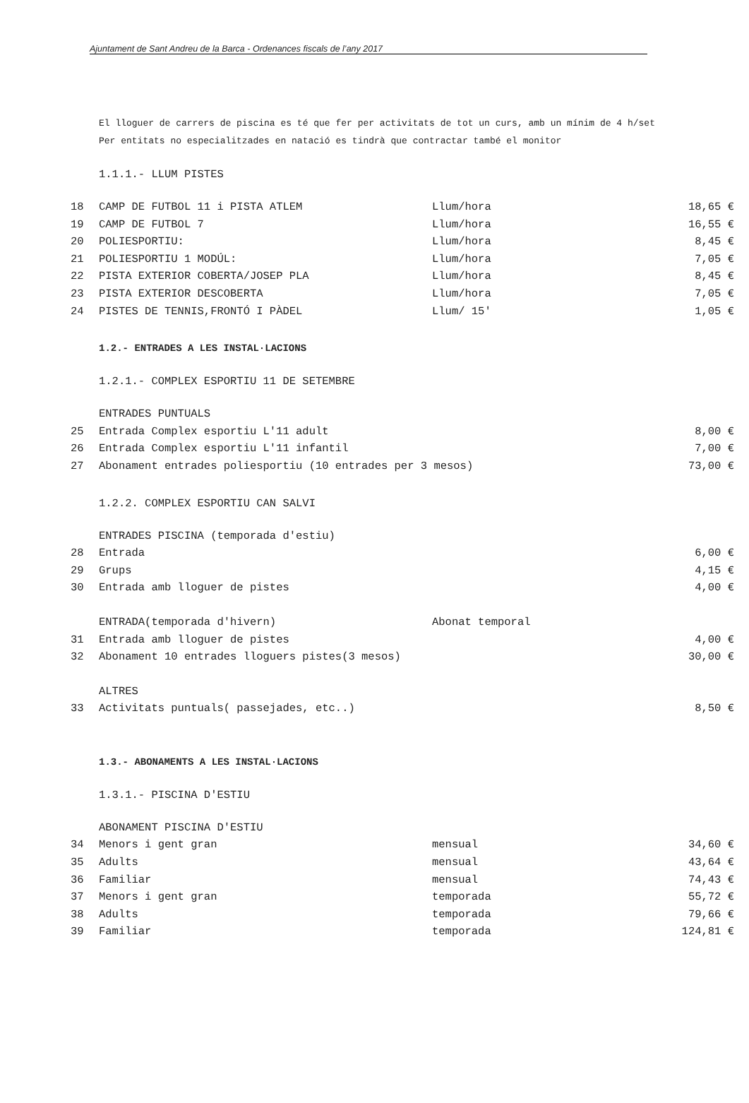Ajuntament de Sant Andreu de la Barca - Ordenances fiscals de l’any 2017
El lloguer de carrers de piscina es té que fer per activitats de tot un curs, amb un mínim de 4 h/set
Per entitats no especialitzades en natació es tindrà que contractar també el monitor
1.1.1.- LLUM PISTES
| 18 | CAMP DE FUTBOL 11 i PISTA ATLEM | Llum/hora | 18,65 € |
| 19 | CAMP DE FUTBOL 7 | Llum/hora | 16,55 € |
| 20 | POLIESPORTIU: | Llum/hora | 8,45 € |
| 21 | POLIESPORTIU 1 MODÚL: | Llum/hora | 7,05 € |
| 22 | PISTA EXTERIOR COBERTA/JOSEP PLA | Llum/hora | 8,45 € |
| 23 | PISTA EXTERIOR DESCOBERTA | Llum/hora | 7,05 € |
| 24 | PISTES DE TENNIS,FRONTÓ I PÀDEL | Llum/ 15' | 1,05 € |
1.2.- ENTRADES A LES INSTAL·LACIONS
1.2.1.- COMPLEX ESPORTIU 11 DE SETEMBRE
| | ENTRADES PUNTUALS | | |
| 25 | Entrada Complex esportiu L'11 adult | | 8,00 € |
| 26 | Entrada Complex esportiu L'11 infantil | | 7,00 € |
| 27 | Abonament entrades poliesportiu (10 entrades per 3 mesos) | | 73,00 € |
1.2.2. COMPLEX ESPORTIU CAN SALVI
| | ENTRADES PISCINA (temporada d'estiu) | | |
| 28 | Entrada | | 6,00 € |
| 29 | Grups | | 4,15 € |
| 30 | Entrada amb lloguer de pistes | | 4,00 € |
| | ENTRADA(temporada d'hivern) | Abonat temporal | |
| 31 | Entrada amb lloguer de pistes | | 4,00 € |
| 32 | Abonament 10 entrades lloguers pistes(3 mesos) | | 30,00 € |
| | ALTRES | | |
| 33 | Activitats puntuals( passejades, etc..) | | 8,50 € |
1.3.- ABONAMENTS A LES INSTAL·LACIONS
1.3.1.- PISCINA D'ESTIU
| | ABONAMENT PISCINA D'ESTIU | | |
| 34 | Menors i gent gran | mensual | 34,60 € |
| 35 | Adults | mensual | 43,64 € |
| 36 | Familiar | mensual | 74,43 € |
| 37 | Menors i gent gran | temporada | 55,72 € |
| 38 | Adults | temporada | 79,66 € |
| 39 | Familiar | temporada | 124,81 € |